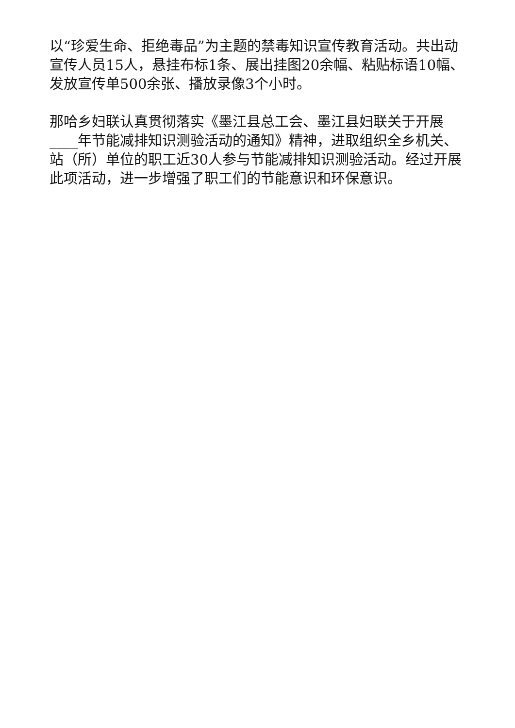以“珍爱生命、拒绝毒品”为主题的禁毒知识宣传教育活动。共出动宣传人员15人，悬挂布标1条、展出挂图20余幅、粘贴标语10幅、发放宣传单500余张、播放录像3个小时。
那哈乡妇联认真贯彻落实《墨江县总工会、墨江县妇联关于开展____年节能减排知识测验活动的通知》精神，进取组织全乡机关、站（所）单位的职工近30人参与节能减排知识测验活动。经过开展此项活动，进一步增强了职工们的节能意识和环保意识。